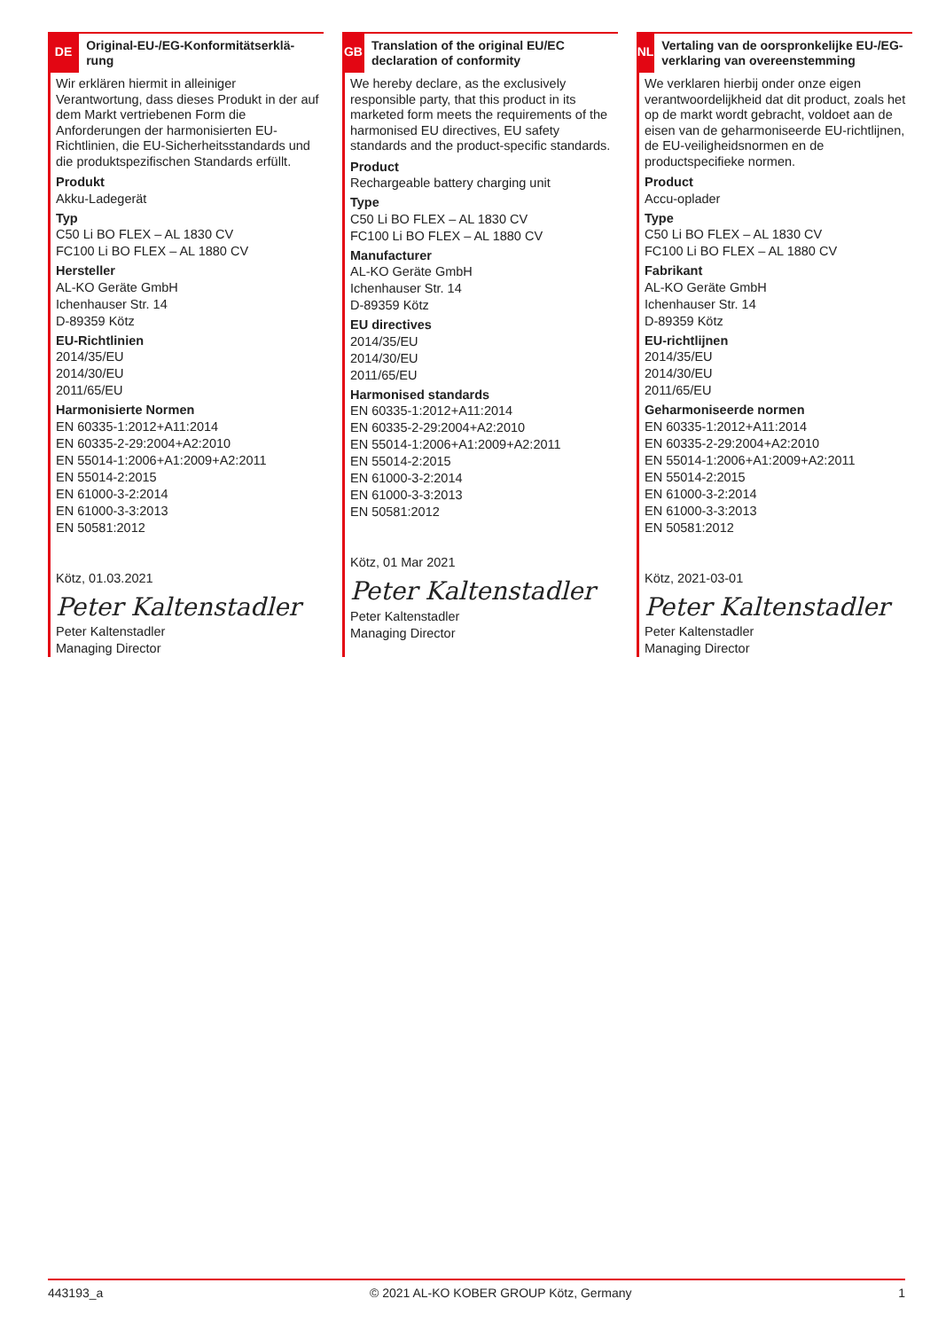DE
Original-EU-/EG-Konformitätserklä-rung
Wir erklären hiermit in alleiniger Verantwortung, dass dieses Produkt in der auf dem Markt vertriebenen Form die Anforderungen der harmonisierten EU-Richtlinien, die EU-Sicherheitsstandards und die produktspezifischen Standards erfüllt.
Produkt
Akku-Ladegerät
Typ
C50 Li BO FLEX – AL 1830 CV
FC100 Li BO FLEX – AL 1880 CV
Hersteller
AL-KO Geräte GmbH
Ichenhauser Str. 14
D-89359 Kötz
EU-Richtlinien
2014/35/EU
2014/30/EU
2011/65/EU
Harmonisierte Normen
EN 60335-1:2012+A11:2014
EN 60335-2-29:2004+A2:2010
EN 55014-1:2006+A1:2009+A2:2011
EN 55014-2:2015
EN 61000-3-2:2014
EN 61000-3-3:2013
EN 50581:2012
Kötz, 01.03.2021
Peter Kaltenstadler
Peter Kaltenstadler
Managing Director
GB
Translation of the original EU/EC declaration of conformity
We hereby declare, as the exclusively responsible party, that this product in its marketed form meets the requirements of the harmonised EU directives, EU safety standards and the product-specific standards.
Product
Rechargeable battery charging unit
Type
C50 Li BO FLEX – AL 1830 CV
FC100 Li BO FLEX – AL 1880 CV
Manufacturer
AL-KO Geräte GmbH
Ichenhauser Str. 14
D-89359 Kötz
EU directives
2014/35/EU
2014/30/EU
2011/65/EU
Harmonised standards
EN 60335-1:2012+A11:2014
EN 60335-2-29:2004+A2:2010
EN 55014-1:2006+A1:2009+A2:2011
EN 55014-2:2015
EN 61000-3-2:2014
EN 61000-3-3:2013
EN 50581:2012
Kötz, 01 Mar 2021
Peter Kaltenstadler
Peter Kaltenstadler
Managing Director
NL
Vertaling van de oorspronkelijke EU-/EG-verklaring van overeenstemming
We verklaren hierbij onder onze eigen verantwoordelijkheid dat dit product, zoals het op de markt wordt gebracht, voldoet aan de eisen van de geharmoniseerde EU-richtlijnen, de EU-veiligheidsnormen en de productspecifieke normen.
Product
Accu-oplader
Type
C50 Li BO FLEX – AL 1830 CV
FC100 Li BO FLEX – AL 1880 CV
Fabrikant
AL-KO Geräte GmbH
Ichenhauser Str. 14
D-89359 Kötz
EU-richtlijnen
2014/35/EU
2014/30/EU
2011/65/EU
Geharmoniseerde normen
EN 60335-1:2012+A11:2014
EN 60335-2-29:2004+A2:2010
EN 55014-1:2006+A1:2009+A2:2011
EN 55014-2:2015
EN 61000-3-2:2014
EN 61000-3-3:2013
EN 50581:2012
Kötz, 2021-03-01
Peter Kaltenstadler
Peter Kaltenstadler
Managing Director
443193_a © 2021 AL-KO KOBER GROUP Kötz, Germany 1